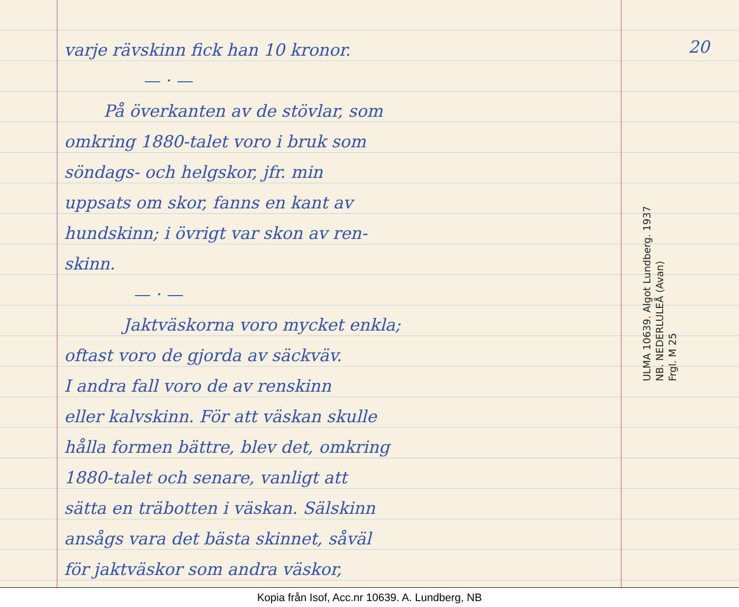varje rävskinn fick han 10 kronor.
— · —
På överkanten av de stövlar, som
omkring 1880-talet voro i bruk som
söndags- och helgskor, jfr. min
uppsats om skor, fanns en kant av
hundskinn; i övrigt var skon av ren-
skinn.
— · —
Jaktväskorna voro mycket enkla;
oftast voro de gjorda av säckväv.
I andra fall voro de av renskinn
eller kalvskinn. För att väskan skulle
hålla formen bättre, blev det, omkring
1880-talet och senare, vanligt att
sätta en träbotten i väskan. Sälskinn
ansågs vara det bästa skinnet, såväl
för jaktväskor som andra väskor,
20
ULMA 10639. Algot Lundberg. 1937
NB. NEDERLULEÅ (Avan)
Frgl. M 25
Kopia från Isof, Acc.nr 10639. A. Lundberg, NB